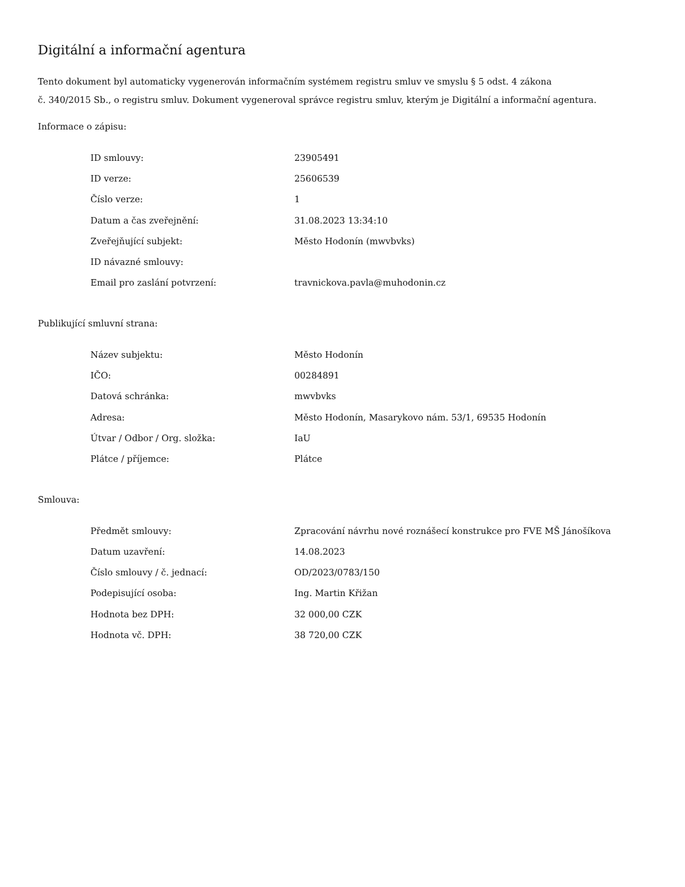Digitální a informační agentura
Tento dokument byl automaticky vygenerován informačním systémem registru smluv ve smyslu § 5 odst. 4 zákona
č. 340/2015 Sb., o registru smluv. Dokument vygeneroval správce registru smluv, kterým je Digitální a informační agentura.
Informace o zápisu:
| ID smlouvy: | 23905491 |
| ID verze: | 25606539 |
| Číslo verze: | 1 |
| Datum a čas zveřejnění: | 31.08.2023 13:34:10 |
| Zveřejňující subjekt: | Město Hodonín (mwvbvks) |
| ID návazné smlouvy: | |
| Email pro zaslání potvrzení: | travnickova.pavla@muhodonin.cz |
Publikující smluvní strana:
| Název subjektu: | Město Hodonín |
| IČO: | 00284891 |
| Datová schránka: | mwvbvks |
| Adresa: | Město Hodonín, Masarykovo nám. 53/1, 69535 Hodonín |
| Útvar / Odbor / Org. složka: | IaU |
| Plátce / příjemce: | Plátce |
Smlouva:
| Předmět smlouvy: | Zpracování návrhu nové roznášecí konstrukce pro FVE MŠ Jánošíkova |
| Datum uzavření: | 14.08.2023 |
| Číslo smlouvy / č. jednací: | OD/2023/0783/150 |
| Podepisující osoba: | Ing. Martin Křižan |
| Hodnota bez DPH: | 32 000,00 CZK |
| Hodnota vč. DPH: | 38 720,00 CZK |